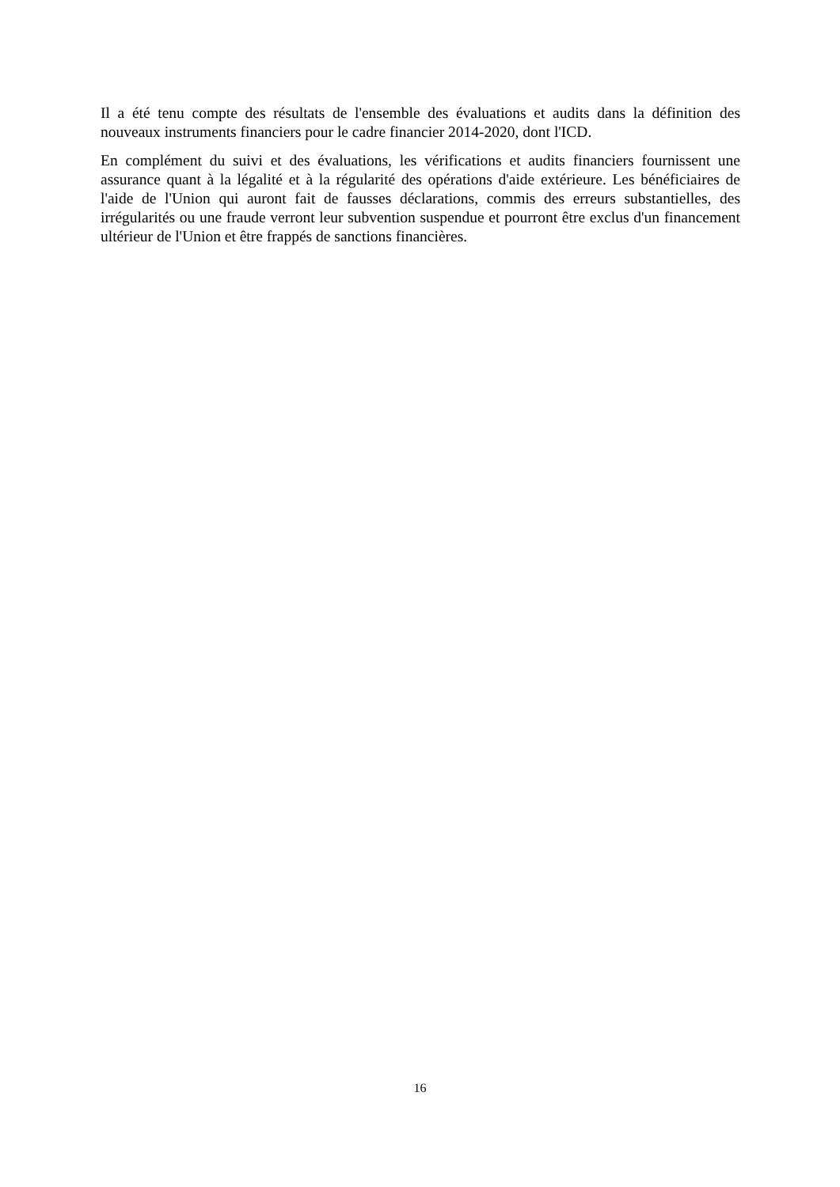Il a été tenu compte des résultats de l'ensemble des évaluations et audits dans la définition des nouveaux instruments financiers pour le cadre financier 2014-2020, dont l'ICD.
En complément du suivi et des évaluations, les vérifications et audits financiers fournissent une assurance quant à la légalité et à la régularité des opérations d'aide extérieure. Les bénéficiaires de l'aide de l'Union qui auront fait de fausses déclarations, commis des erreurs substantielles, des irrégularités ou une fraude verront leur subvention suspendue et pourront être exclus d'un financement ultérieur de l'Union et être frappés de sanctions financières.
16